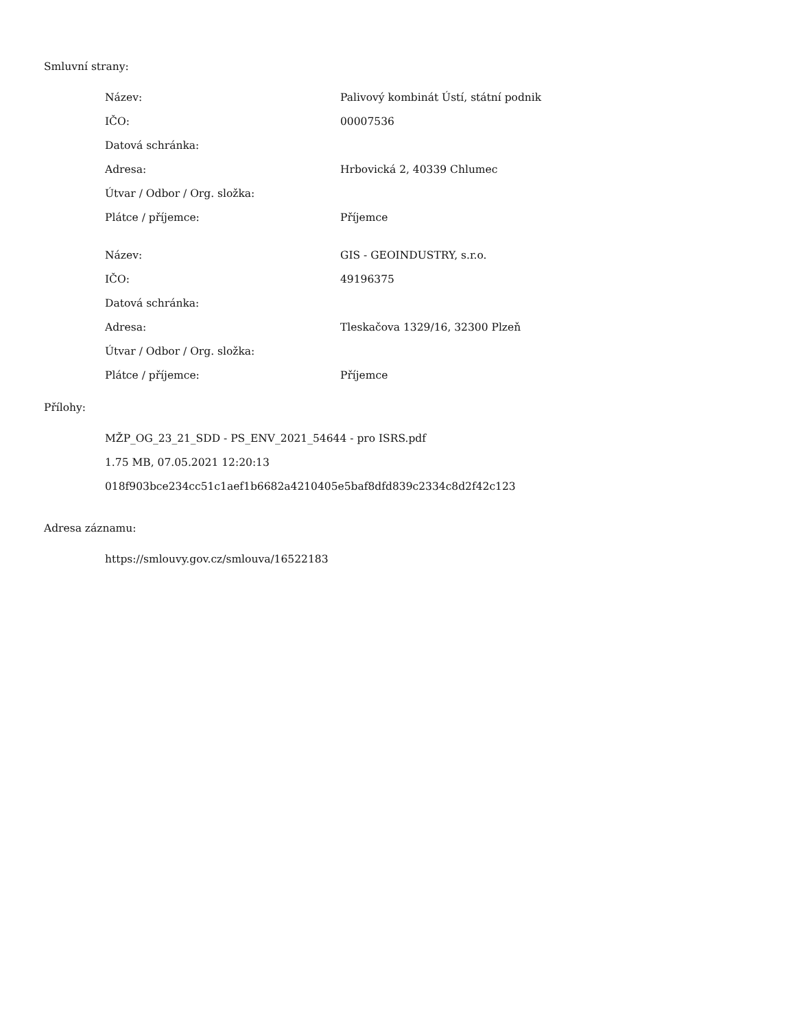Smluvní strany:
| Název: | Palivový kombinát Ústí, státní podnik |
| IČO: | 00007536 |
| Datová schránka: | |
| Adresa: | Hrbovická 2, 40339 Chlumec |
| Útvar / Odbor / Org. složka: | |
| Plátce / příjemce: | Příjemce |
| Název: | GIS - GEOINDUSTRY, s.r.o. |
| IČO: | 49196375 |
| Datová schránka: | |
| Adresa: | Tleskačova 1329/16, 32300 Plzeň |
| Útvar / Odbor / Org. složka: | |
| Plátce / příjemce: | Příjemce |
Přílohy:
MŽP_OG_23_21_SDD - PS_ENV_2021_54644 - pro ISRS.pdf
1.75 MB, 07.05.2021 12:20:13
018f903bce234cc51c1aef1b6682a4210405e5baf8dfd839c2334c8d2f42c123
Adresa záznamu:
https://smlouvy.gov.cz/smlouva/16522183